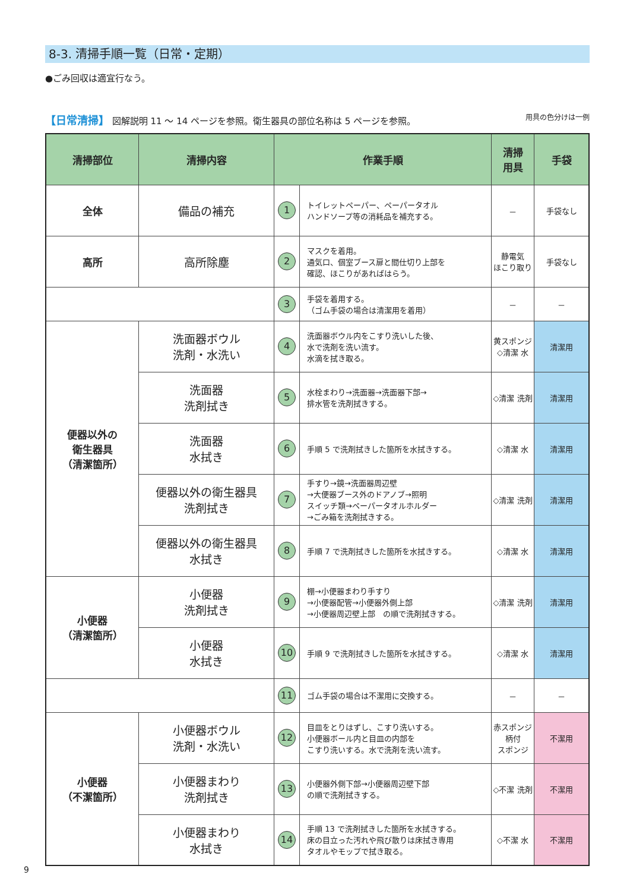8-3. 清掃手順一覧（日常・定期）
●ごみ回収は適宜行なう。
【日常清掃】 図解説明 11 ～ 14 ページを参照。衛生器具の部位名称は 5 ページを参照。 用具の色分けは一例
| 清掃部位 | 清掃内容 | 作業手順 | | 清掃 用具 | 手袋 |
| --- | --- | --- | --- | --- | --- |
| 全体 | 備品の補充 | 1 | トイレットペーパー、ペーパータオル ハンドソープ等の消耗品を補充する。 | － | 手袋なし |
| 高所 | 高所除塵 | 2 | マスクを着用。 通気口、個室ブース扉と間仕切り上部を 確認、ほこりがあればはらう。 | 静電気 ほこり取り | 手袋なし |
| | | 3 | 手袋を着用する。 （ゴム手袋の場合は清潔用を着用） | － | － |
| 便器以外の 衛生器具 （清潔箇所） | 洗面器ボウル 洗剤・水洗い | 4 | 洗面器ボウル内をこすり洗いした後、 水で洗剤を洗い流す。 水滴を拭き取る。 | 黄スポンジ ◇清潔 水 | 清潔用 |
| | 洗面器 洗剤拭き | 5 | 水栓まわり→洗面器→洗面器下部→ 排水管を洗剤拭きする。 | ◇清潔 洗剤 | 清潔用 |
| | 洗面器 水拭き | 6 | 手順 5 で洗剤拭きした箇所を水拭きする。 | ◇清潔 水 | 清潔用 |
| | 便器以外の衛生器具 洗剤拭き | 7 | 手すり→鏡→洗面器周辺壁 →大便器ブース外のドアノブ→照明 スイッチ類→ペーパータオルホルダー →ごみ箱を洗剤拭きする。 | ◇清潔 洗剤 | 清潔用 |
| | 便器以外の衛生器具 水拭き | 8 | 手順 7 で洗剤拭きした箇所を水拭きする。 | ◇清潔 水 | 清潔用 |
| 小便器 （清潔箇所） | 小便器 洗剤拭き | 9 | 棚→小便器まわり手すり →小便器配管→小便器外側上部 →小便器周辺壁上部 の順で洗剤拭きする。 | ◇清潔 洗剤 | 清潔用 |
| | 小便器 水拭き | 10 | 手順 9 で洗剤拭きした箇所を水拭きする。 | ◇清潔 水 | 清潔用 |
| | | 11 | ゴム手袋の場合は不潔用に交換する。 | － | － |
| 小便器 （不潔箇所） | 小便器ボウル 洗剤・水洗い | 12 | 目皿をとりはずし、こすり洗いする。 小便器ボール内と目皿の内部を こすり洗いする。水で洗剤を洗い流す。 | 赤スポンジ 柄付 スポンジ | 不潔用 |
| | 小便器まわり 洗剤拭き | 13 | 小便器外側下部→小便器周辺壁下部 の順で洗剤拭きする。 | ◇不潔 洗剤 | 不潔用 |
| | 小便器まわり 水拭き | 14 | 手順 13 で洗剤拭きした箇所を水拭きする。 床の目立った汚れや飛び散りは床拭き専用 タオルやモップで拭き取る。 | ◇不潔 水 | 不潔用 |
9